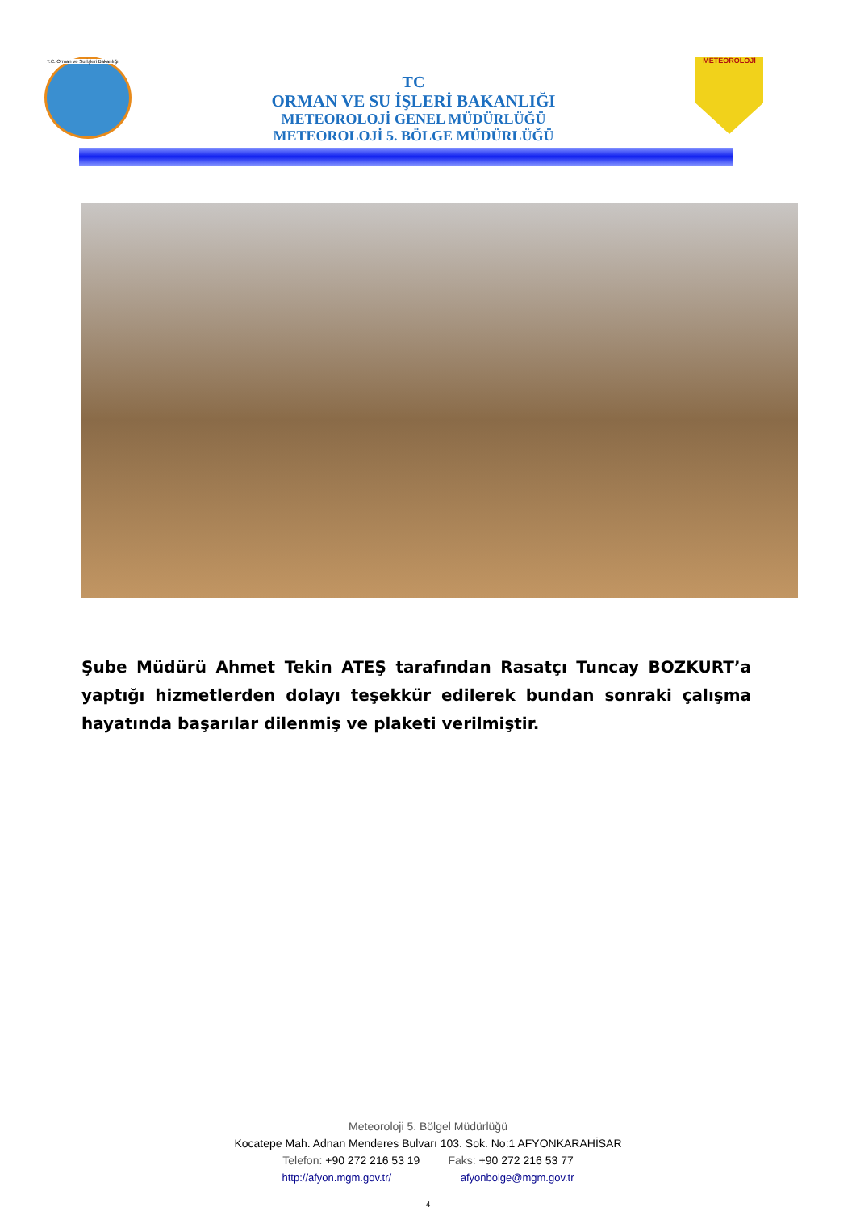T.C. Orman ve Su İşleri Bakanlığı
TC
ORMAN VE SU İŞLERİ BAKANLIĞI
METEOROLOJİ GENEL MÜDÜRLÜĞÜ
METEOROLOJİ 5. BÖLGE MÜDÜRLÜĞÜ
METEOROLOJİ
Şube Müdürü Ahmet Tekin ATEŞ tarafından Rasatçı Tuncay BOZKURT’a yaptığı hizmetlerden dolayı teşekkür edilerek bundan sonraki çalışma hayatında başarılar dilenmiş ve plaketi verilmiştir.
Meteoroloji 5. Bölgel Müdürlüğü
Kocatepe Mah. Adnan Menderes Bulvarı 103. Sok. No:1 AFYONKARAHİSAR
Telefon: +90 272 216 53 19 Faks: +90 272 216 53 77
http://afyon.mgm.gov.tr/ afyonbolge@mgm.gov.tr
4